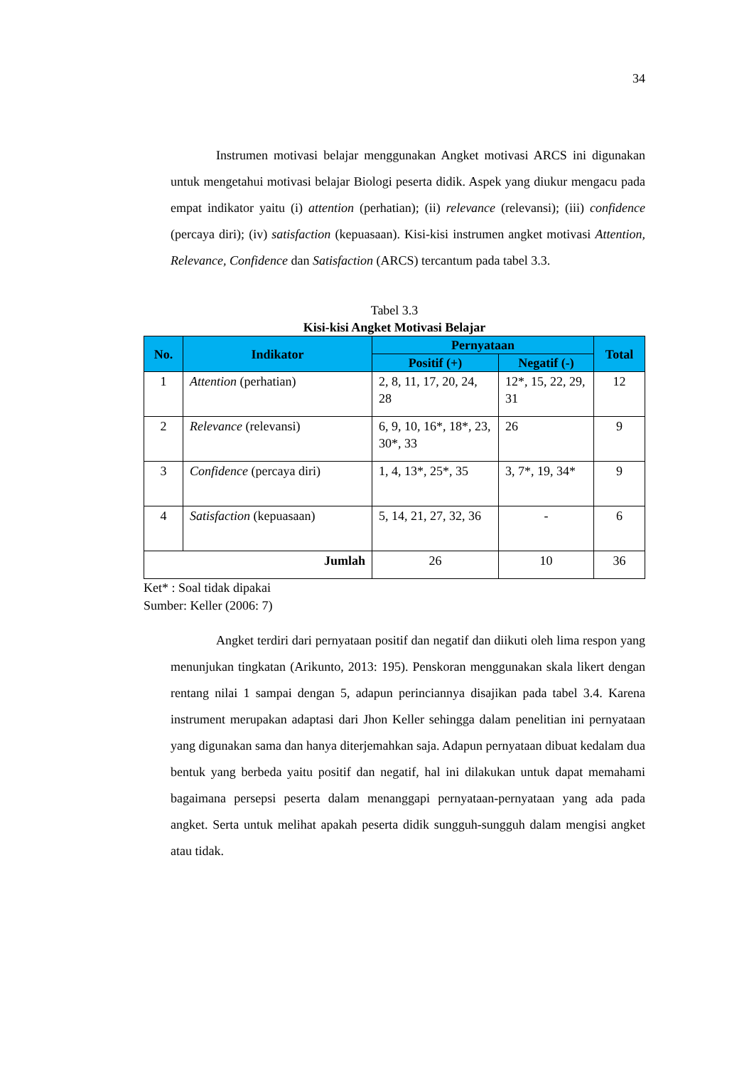34
Instrumen motivasi belajar menggunakan Angket motivasi ARCS ini digunakan untuk mengetahui motivasi belajar Biologi peserta didik. Aspek yang diukur mengacu pada empat indikator yaitu (i) attention (perhatian); (ii) relevance (relevansi); (iii) confidence (percaya diri); (iv) satisfaction (kepuasaan). Kisi-kisi instrumen angket motivasi Attention, Relevance, Confidence dan Satisfaction (ARCS) tercantum pada tabel 3.3.
Tabel 3.3
Kisi-kisi Angket Motivasi Belajar
| No. | Indikator | Pernyataan | | Total |
| --- | --- | --- | --- | --- |
| | | Positif (+) | Negatif (-) | |
| 1 | Attention (perhatian) | 2, 8, 11, 17, 20, 24, 28 | 12*, 15, 22, 29, 31 | 12 |
| 2 | Relevance (relevansi) | 6, 9, 10, 16*, 18*, 23, 30*, 33 | 26 | 9 |
| 3 | Confidence (percaya diri) | 1, 4, 13*, 25*, 35 | 3, 7*, 19, 34* | 9 |
| 4 | Satisfaction (kepuasaan) | 5, 14, 21, 27, 32, 36 | - | 6 |
| Jumlah | | 26 | 10 | 36 |
Ket* : Soal tidak dipakai
Sumber: Keller (2006: 7)
Angket terdiri dari pernyataan positif dan negatif dan diikuti oleh lima respon yang menunjukan tingkatan (Arikunto, 2013: 195). Penskoran menggunakan skala likert dengan rentang nilai 1 sampai dengan 5, adapun perinciannya disajikan pada tabel 3.4. Karena instrument merupakan adaptasi dari Jhon Keller sehingga dalam penelitian ini pernyataan yang digunakan sama dan hanya diterjemahkan saja. Adapun pernyataan dibuat kedalam dua bentuk yang berbeda yaitu positif dan negatif, hal ini dilakukan untuk dapat memahami bagaimana persepsi peserta dalam menanggapi pernyataan-pernyataan yang ada pada angket. Serta untuk melihat apakah peserta didik sungguh-sungguh dalam mengisi angket atau tidak.